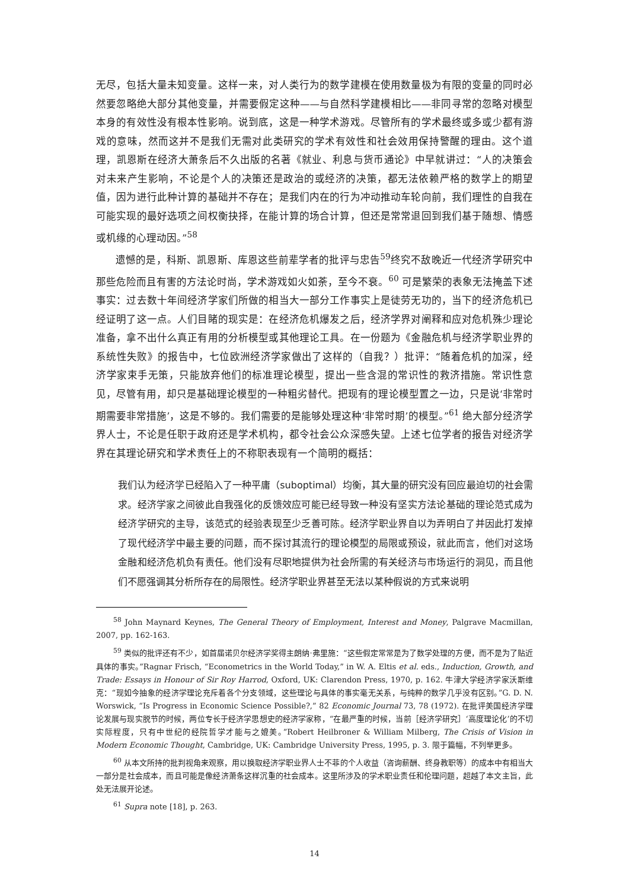无尽，包括大量未知变量。这样一来，对人类行为的数学建模在使用数量极为有限的变量的同时必然要忽略绝大部分其他变量，并需要假定这种——与自然科学建模相比——非同寻常的忽略对模型本身的有效性没有根本性影响。说到底，这是一种学术游戏。尽管所有的学术最终或多或少都有游戏的意味，然而这并不是我们无需对此类研究的学术有效性和社会效用保持警醒的理由。这个道理，凯恩斯在经济大萧条后不久出版的名著《就业、利息与货币通论》中早就讲过：“人的决策会对未来产生影响，不论是个人的决策还是政治的或经济的决策，都无法依赖严格的数学上的期望值，因为进行此种计算的基础并不存在；是我们内在的行为冲动推动车轮向前，我们理性的自我在可能实现的最好选项之间权衡抉择，在能计算的场合计算，但还是常常退回到我们基于随想、情感或机缘的心理动因。”<sup>58</sup>
遗憾的是，科斯、凯恩斯、库恩这些前辈学者的批评与忠告<sup>59</sup>终究不敌晚近一代经济学研究中那些危险而且有害的方法论时尚，学术游戏如火如荼，至今不衰。<sup>60</sup> 可是繁荣的表象无法掩盖下述事实：过去数十年间经济学家们所做的相当大一部分工作事实上是徒劳无功的，当下的经济危机已经证明了这一点。人们目睹的现实是：在经济危机爆发之后，经济学界对阐释和应对危机殊少理论准备，拿不出什么真正有用的分析模型或其他理论工具。在一份题为《金融危机与经济学职业界的系统性失败》的报告中，七位欧洲经济学家做出了这样的（自我？）批评：“随着危机的加深，经济学家束手无策，只能放弃他们的标准理论模型，提出一些含混的常识性的救济措施。常识性意见，尽管有用，却只是基础理论模型的一种粗劣替代。把现有的理论模型置之一边，只是说‘非常时期需要非常措施’，这是不够的。我们需要的是能够处理这种‘非常时期’的模型。”<sup>61</sup> 绝大部分经济学界人士，不论是任职于政府还是学术机构，都令社会公众深感失望。上述七位学者的报告对经济学界在其理论研究和学术责任上的不称职表现有一个简明的概括：
我们认为经济学已经陷入了一种平庸（suboptimal）均衡，其大量的研究没有回应最迫切的社会需求。经济学家之间彼此自我强化的反馈效应可能已经导致一种没有坚实方法论基础的理论范式成为经济学研究的主导，该范式的经验表现至少乏善可陈。经济学职业界自以为弄明白了并因此打发掉了现代经济学中最主要的问题，而不探讨其流行的理论模型的局限或预设，就此而言，他们对这场金融和经济危机负有责任。他们没有尽职地提供为社会所需的有关经济与市场运行的洞见，而且他们不愿强调其分析所存在的局限性。经济学职业界甚至无法以某种假说的方式来说明
<sup>58</sup> John Maynard Keynes, The General Theory of Employment, Interest and Money, Palgrave Macmillan, 2007, pp. 162-163.
<sup>59</sup> 类似的批评还有不少，如首届诺贝尔经济学奖得主朗纳·弗里施：“这些假定常常是为了数学处理的方便，而不是为了贴近具体的事实。”Ragnar Frisch, “Econometrics in the World Today,” in W. A. Eltis et al. eds., Induction, Growth, and Trade: Essays in Honour of Sir Roy Harrod, Oxford, UK: Clarendon Press, 1970, p. 162. 牛津大学经济学家沃斯维克：“现如今抽象的经济学理论充斥着各个分支领域，这些理论与具体的事实毫无关系，与纯粹的数学几乎没有区别。”G. D. N. Worswick, “Is Progress in Economic Science Possible?,” 82 Economic Journal 73, 78 (1972). 在批评美国经济学理论发展与现实脱节的时候，两位专长于经济学思想史的经济学家称，“在最严重的时候，当前［经济学研究］‘高度理论化’的不切实际程度，只有中世纪的经院哲学才能与之媲美。”Robert Heilbroner & William Milberg, The Crisis of Vision in Modern Economic Thought, Cambridge, UK: Cambridge University Press, 1995, p. 3. 限于篇幅，不列举更多。
<sup>60</sup> 从本文所持的批判视角来观察，用以换取经济学职业界人士不菲的个人收益（咨询薪酬、终身教职等）的成本中有相当大一部分是社会成本，而且可能是像经济萧条这样沉重的社会成本。这里所涉及的学术职业责任和伦理问题，超越了本文主旨，此处无法展开论述。
<sup>61</sup> Supra note [18], p. 263.
14